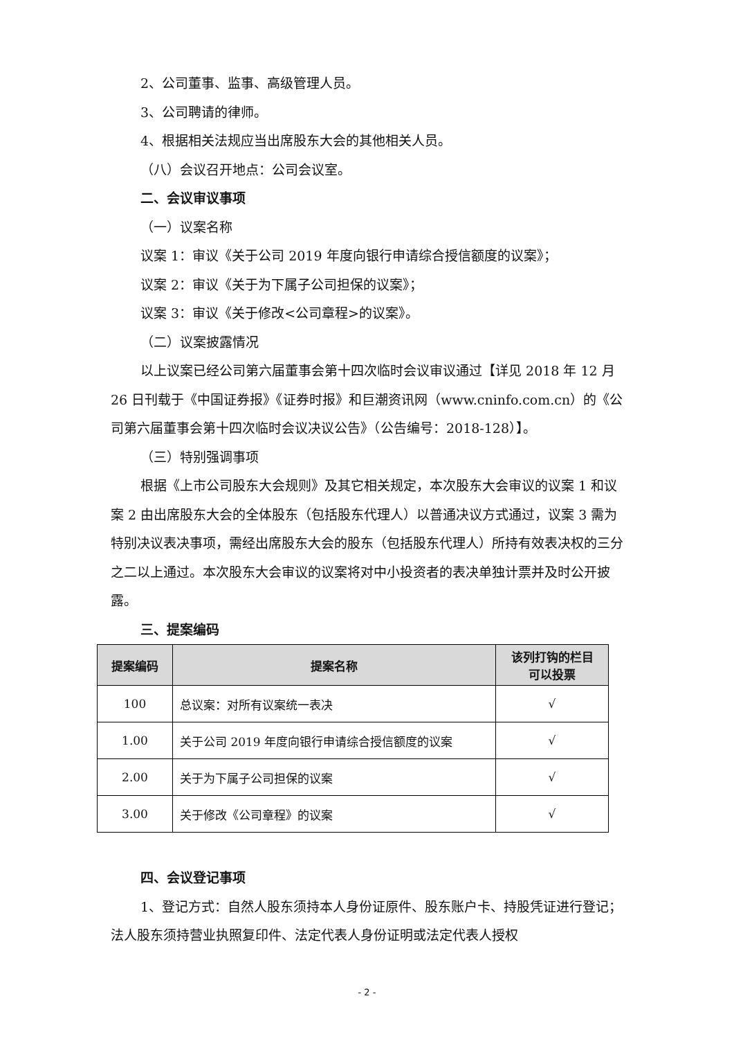2、公司董事、监事、高级管理人员。
3、公司聘请的律师。
4、根据相关法规应当出席股东大会的其他相关人员。
（八）会议召开地点：公司会议室。
二、会议审议事项
（一）议案名称
议案 1：审议《关于公司 2019 年度向银行申请综合授信额度的议案》；
议案 2：审议《关于为下属子公司担保的议案》；
议案 3：审议《关于修改<公司章程>的议案》。
（二）议案披露情况
以上议案已经公司第六届董事会第十四次临时会议审议通过【详见 2018 年 12 月 26 日刊载于《中国证券报》《证券时报》和巨潮资讯网（www.cninfo.com.cn）的《公司第六届董事会第十四次临时会议决议公告》（公告编号：2018-128）】。
（三）特别强调事项
根据《上市公司股东大会规则》及其它相关规定，本次股东大会审议的议案 1 和议案 2 由出席股东大会的全体股东（包括股东代理人）以普通决议方式通过，议案 3 需为特别决议表决事项，需经出席股东大会的股东（包括股东代理人）所持有效表决权的三分之二以上通过。本次股东大会审议的议案将对中小投资者的表决单独计票并及时公开披露。
三、提案编码
| 提案编码 | 提案名称 | 该列打钩的栏目 可以投票 |
| --- | --- | --- |
| 100 | 总议案：对所有议案统一表决 | √ |
| 1.00 | 关于公司 2019 年度向银行申请综合授信额度的议案 | √ |
| 2.00 | 关于为下属子公司担保的议案 | √ |
| 3.00 | 关于修改《公司章程》的议案 | √ |
四、会议登记事项
1、登记方式：自然人股东须持本人身份证原件、股东账户卡、持股凭证进行登记；法人股东须持营业执照复印件、法定代表人身份证明或法定代表人授权
- 2 -